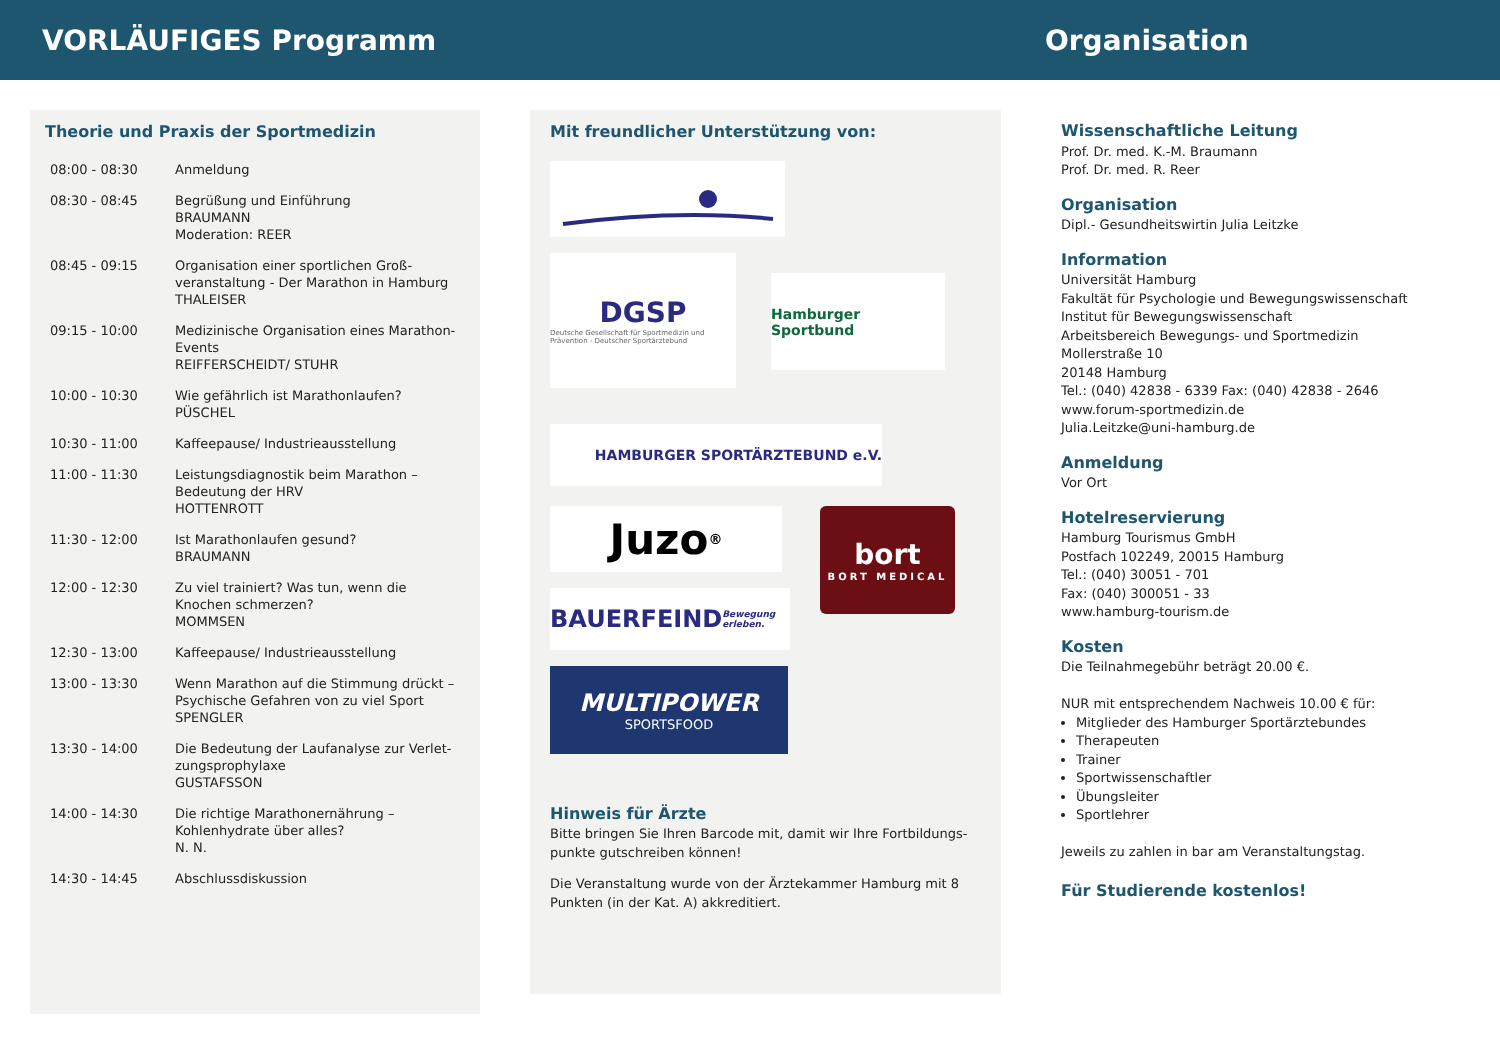VORLÄUFIGES Programm Organisation
Theorie und Praxis der Sportmedizin
| 08:00 - 08:30 | Anmeldung |
| 08:30 - 08:45 | Begrüßung und Einführung BRAUMANN Moderation: REER |
| 08:45 - 09:15 | Organisation einer sportlichen Groß-veranstaltung - Der Marathon in Hamburg THALEISER |
| 09:15 - 10:00 | Medizinische Organisation eines Marathon-Events REIFFERSCHEIDT/ STUHR |
| 10:00 - 10:30 | Wie gefährlich ist Marathonlaufen? PÜSCHEL |
| 10:30 - 11:00 | Kaffeepause/ Industrieausstellung |
| 11:00 - 11:30 | Leistungsdiagnostik beim Marathon – Bedeutung der HRV HOTTENROTT |
| 11:30 - 12:00 | Ist Marathonlaufen gesund? BRAUMANN |
| 12:00 - 12:30 | Zu viel trainiert? Was tun, wenn die Knochen schmerzen? MOMMSEN |
| 12:30 - 13:00 | Kaffeepause/ Industrieausstellung |
| 13:00 - 13:30 | Wenn Marathon auf die Stimmung drückt – Psychische Gefahren von zu viel Sport SPENGLER |
| 13:30 - 14:00 | Die Bedeutung der Laufanalyse zur Verlet-zungsprophylaxe GUSTAFSSON |
| 14:00 - 14:30 | Die richtige Marathonernährung – Kohlenhydrate über alles? N. N. |
| 14:30 - 14:45 | Abschlussdiskussion |
Mit freundlicher Unterstützung von:
DGSP
Deutsche Gesellschaft für Sportmedizin und Prävention - Deutscher Sportärztebund
Hamburger Sportbund
HAMBURGER SPORTÄRZTEBUND e.V.
Juzo<sup>®</sup>
BAUERFEIND Bewegung erleben.
bort
BORT MEDICAL
MULTIPOWER
SPORTSFOOD
Hinweis für Ärzte
Bitte bringen Sie Ihren Barcode mit, damit wir Ihre Fortbildungs-punkte gutschreiben können!
Die Veranstaltung wurde von der Ärztekammer Hamburg mit 8 Punkten (in der Kat. A) akkreditiert.
Wissenschaftliche Leitung
Prof. Dr. med. K.-M. Braumann
Prof. Dr. med. R. Reer
Organisation
Dipl.- Gesundheitswirtin Julia Leitzke
Information
Universität Hamburg
Fakultät für Psychologie und Bewegungswissenschaft
Institut für Bewegungswissenschaft
Arbeitsbereich Bewegungs- und Sportmedizin
Mollerstraße 10
20148 Hamburg
Tel.: (040) 42838 - 6339 Fax: (040) 42838 - 2646
www.forum-sportmedizin.de
Julia.Leitzke@uni-hamburg.de
Anmeldung
Vor Ort
Hotelreservierung
Hamburg Tourismus GmbH
Postfach 102249, 20015 Hamburg
Tel.: (040) 30051 - 701
Fax: (040) 300051 - 33
www.hamburg-tourism.de
Kosten
Die Teilnahmegebühr beträgt 20.00 €.
NUR mit entsprechendem Nachweis 10.00 € für:
Mitglieder des Hamburger Sportärztebundes
Therapeuten
Trainer
Sportwissenschaftler
Übungsleiter
Sportlehrer
Jeweils zu zahlen in bar am Veranstaltungstag.
Für Studierende kostenlos!